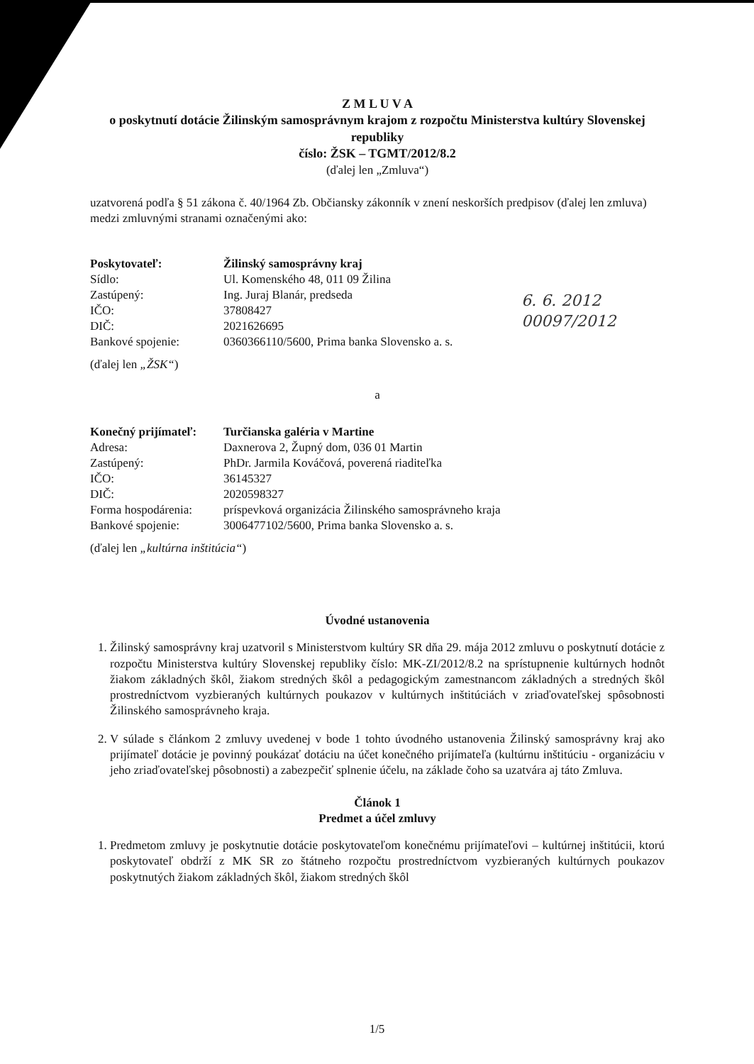Z M L U V A
o poskytnutí dotácie Žilinským samosprávnym krajom z rozpočtu Ministerstva kultúry Slovenskej republiky
číslo: ŽSK – TGMT/2012/8.2
(ďalej len „Zmluva“)
uzatvorená podľa § 51 zákona č. 40/1964 Zb. Občiansky zákonník v znení neskorších predpisov (ďalej len zmluva) medzi zmluvnými stranami označenými ako:
| Poskytovateľ: | Žilinský samosprávny kraj |
| Sídlo: | Ul. Komenského 48, 011 09 Žilina |
| Zastúpený: | Ing. Juraj Blanár, predseda |
| IČO: | 37808427 |
| DIČ: | 2021626695 |
| Bankové spojenie: | 0360366110/5600, Prima banka Slovensko a. s. |
(ďalej len „ŽSK“)
a
| Konečný prijímateľ: | Turčianska galéria v Martine |
| Adresa: | Daxnerova 2, Župný dom, 036 01 Martin |
| Zastúpený: | PhDr. Jarmila Kováčová, poverená riaditeľka |
| IČO: | 36145327 |
| DIČ: | 2020598327 |
| Forma hospodárenia: | príspevková organizácia Žilinského samosprávneho kraja |
| Bankové spojenie: | 3006477102/5600, Prima banka Slovensko a. s. |
(ďalej len „kultúrna inštitúcia“)
Úvodné ustanovenia
1. Žilinský samosprávny kraj uzatvoril s Ministerstvom kultúry SR dňa 29. mája 2012 zmluvu o poskytnutí dotácie z rozpočtu Ministerstva kultúry Slovenskej republiky číslo: MK-ZI/2012/8.2 na sprístupnenie kultúrnych hodnôt žiakom základných škôl, žiakom stredných škôl a pedagogickým zamestnancom základných a stredných škôl prostredníctvom vyzbieraných kultúrnych poukazov v kultúrnych inštitúciách v zriaďovateľskej spôsobnosti Žilinského samosprávneho kraja.
2. V súlade s článkom 2 zmluvy uvedenej v bode 1 tohto úvodného ustanovenia Žilinský samosprávny kraj ako prijímateľ dotácie je povinný poukázať dotáciu na účet konečného prijímateľa (kultúrnu inštitúciu - organizáciu v jeho zriaďovateľskej pôsobnosti) a zabezpečiť splnenie účelu, na základe čoho sa uzatvára aj táto Zmluva.
Článok 1
Predmet a účel zmluvy
1. Predmetom zmluvy je poskytnutie dotácie poskytovateľom konečnému prijímateľovi – kultúrnej inštitúcii, ktorú poskytovateľ obdrží z MK SR zo štátneho rozpočtu prostredníctvom vyzbieraných kultúrnych poukazov poskytnutých žiakom základných škôl, žiakom stredných škôl
6. 6. 2012
00097/2012
1/5